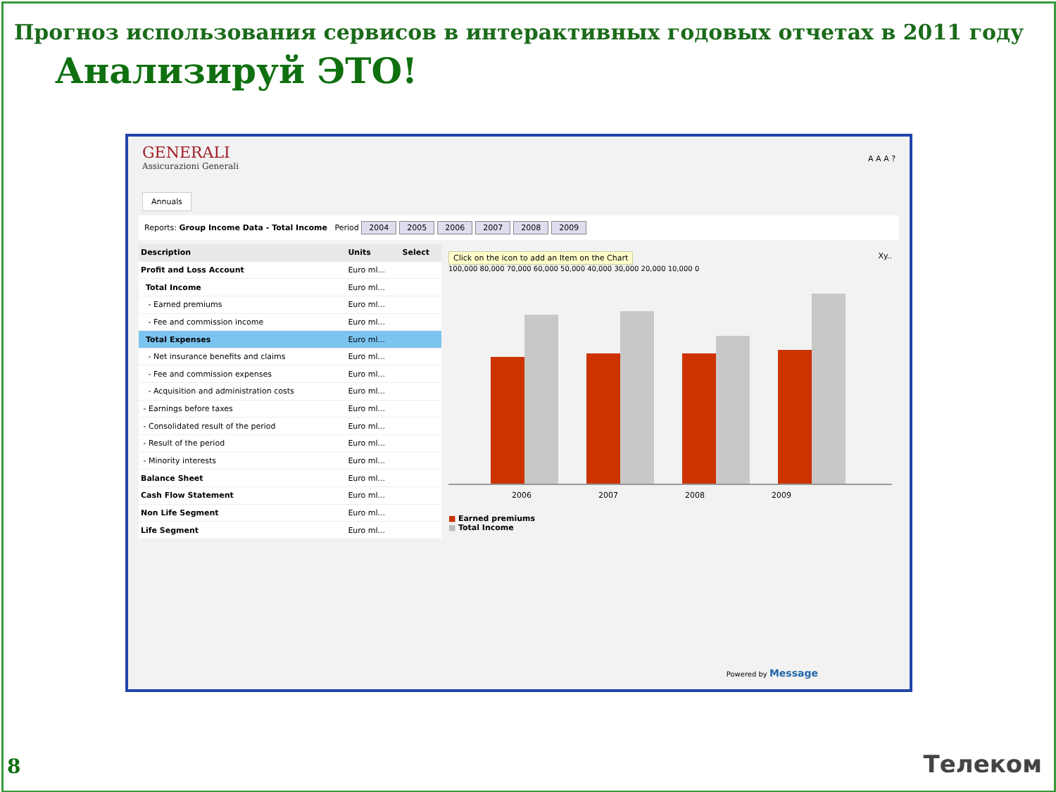Прогноз использования сервисов в интерактивных годовых отчетах в 2011 году
Анализируй ЭТО!
GENERALI
Assicurazioni Generali
A A A ?
Annuals
Reports: Group Income Data - Total Income Period 2004 2005 2006 2007 2008 2009
| Description | Units | Select |
| --- | --- | --- |
| Profit and Loss Account | Euro ml... | |
| Total Income | Euro ml... | |
| - Earned premiums | Euro ml... | |
| - Fee and commission income | Euro ml... | |
| Total Expenses | Euro ml... | |
| - Net insurance benefits and claims | Euro ml... | |
| - Fee and commission expenses | Euro ml... | |
| - Acquisition and administration costs | Euro ml... | |
| - Earnings before taxes | Euro ml... | |
| - Consolidated result of the period | Euro ml... | |
| - Result of the period | Euro ml... | |
| - Minority interests | Euro ml... | |
| Balance Sheet | Euro ml... | |
| Cash Flow Statement | Euro ml... | |
| Non Life Segment | Euro ml... | |
| Life Segment | Euro ml... | |
Click on the icon to add an Item on the Chart
Xy..
100,000 80,000 70,000 60,000 50,000 40,000 30,000 20,000 10,000 0
2006 2007 2008 2009
■ Earned premiums
■ Total Income
Powered by Message
8 Телеком